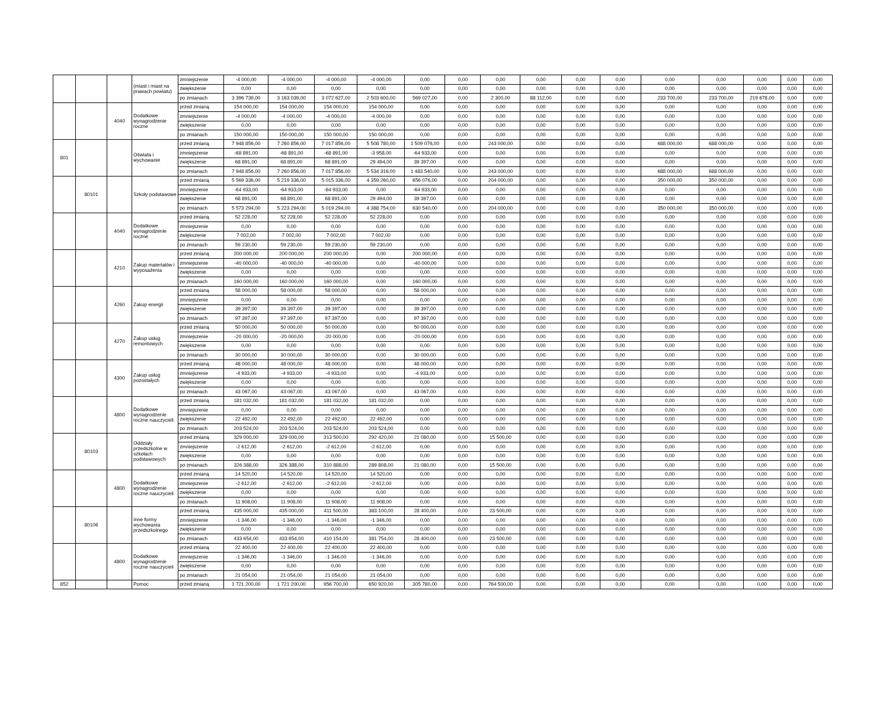| | | | (miast i miast na prawach powiatu) | zmniejszenie | -4 000,00 | -4 000,00 | -4 000,00 | -4 000,00 | 0,00 | 0,00 | 0,00 | 0,00 | 0,00 | 0,00 | 0,00 | 0,00 | 0,00 | 0,00 | 0,00 |
| | | | | zwiększenie | 0,00 | 0,00 | 0,00 | 0,00 | 0,00 | 0,00 | 0,00 | 0,00 | 0,00 | 0,00 | 0,00 | 0,00 | 0,00 | 0,00 | 0,00 |
| | | | | po zmianach | 3 396 739,00 | 3 163 039,00 | 3 072 627,00 | 2 503 600,00 | 569 027,00 | 0,00 | 2 300,00 | 88 112,00 | 0,00 | 0,00 | 233 700,00 | 233 700,00 | 219 678,00 | 0,00 | 0,00 |
| | | 4040 | Dodatkowe wynagrodzenie roczne | przed zmianą | 154 000,00 | 154 000,00 | 154 000,00 | 154 000,00 | 0,00 | 0,00 | 0,00 | 0,00 | 0,00 | 0,00 | 0,00 | 0,00 | 0,00 | 0,00 | 0,00 |
| | | | | zmniejszenie | -4 000,00 | -4 000,00 | -4 000,00 | -4 000,00 | 0,00 | 0,00 | 0,00 | 0,00 | 0,00 | 0,00 | 0,00 | 0,00 | 0,00 | 0,00 | 0,00 |
| | | | | zwiększenie | 0,00 | 0,00 | 0,00 | 0,00 | 0,00 | 0,00 | 0,00 | 0,00 | 0,00 | 0,00 | 0,00 | 0,00 | 0,00 | 0,00 | 0,00 |
| | | | | po zmianach | 150 000,00 | 150 000,00 | 150 000,00 | 150 000,00 | 0,00 | 0,00 | 0,00 | 0,00 | 0,00 | 0,00 | 0,00 | 0,00 | 0,00 | 0,00 | 0,00 |
| 801 | | | Oświata i wychowanie | przed zmianą | 7 948 856,00 | 7 260 856,00 | 7 017 856,00 | 5 508 780,00 | 1 509 076,00 | 0,00 | 243 000,00 | 0,00 | 0,00 | 0,00 | 688 000,00 | 688 000,00 | 0,00 | 0,00 | 0,00 |
| | | | | zmniejszenie | -68 891,00 | -68 891,00 | -68 891,00 | -3 958,00 | -64 933,00 | 0,00 | 0,00 | 0,00 | 0,00 | 0,00 | 0,00 | 0,00 | 0,00 | 0,00 | 0,00 |
| | | | | zwiększenie | 68 891,00 | 68 891,00 | 68 891,00 | 29 494,00 | 39 397,00 | 0,00 | 0,00 | 0,00 | 0,00 | 0,00 | 0,00 | 0,00 | 0,00 | 0,00 | 0,00 |
| | | | | po zmianach | 7 948 856,00 | 7 260 856,00 | 7 017 856,00 | 5 534 316,00 | 1 483 540,00 | 0,00 | 243 000,00 | 0,00 | 0,00 | 0,00 | 688 000,00 | 688 000,00 | 0,00 | 0,00 | 0,00 |
| | 80101 | | Szkoły podstawowe | przed zmianą | 5 569 336,00 | 5 219 336,00 | 5 015 336,00 | 4 359 260,00 | 656 076,00 | 0,00 | 204 000,00 | 0,00 | 0,00 | 0,00 | 350 000,00 | 350 000,00 | 0,00 | 0,00 | 0,00 |
| | | | | zmniejszenie | -64 933,00 | -64 933,00 | -64 933,00 | 0,00 | -64 933,00 | 0,00 | 0,00 | 0,00 | 0,00 | 0,00 | 0,00 | 0,00 | 0,00 | 0,00 | 0,00 |
| | | | | zwiększenie | 68 891,00 | 68 891,00 | 68 891,00 | 29 494,00 | 39 397,00 | 0,00 | 0,00 | 0,00 | 0,00 | 0,00 | 0,00 | 0,00 | 0,00 | 0,00 | 0,00 |
| | | | | po zmianach | 5 573 294,00 | 5 223 294,00 | 5 019 294,00 | 4 388 754,00 | 630 540,00 | 0,00 | 204 000,00 | 0,00 | 0,00 | 0,00 | 350 000,00 | 350 000,00 | 0,00 | 0,00 | 0,00 |
| | | 4040 | Dodatkowe wynagrodzenie roczne | przed zmianą | 52 228,00 | 52 228,00 | 52 228,00 | 52 228,00 | 0,00 | 0,00 | 0,00 | 0,00 | 0,00 | 0,00 | 0,00 | 0,00 | 0,00 | 0,00 | 0,00 |
| | | | | zmniejszenie | 0,00 | 0,00 | 0,00 | 0,00 | 0,00 | 0,00 | 0,00 | 0,00 | 0,00 | 0,00 | 0,00 | 0,00 | 0,00 | 0,00 | 0,00 |
| | | | | zwiększenie | 7 002,00 | 7 002,00 | 7 002,00 | 7 002,00 | 0,00 | 0,00 | 0,00 | 0,00 | 0,00 | 0,00 | 0,00 | 0,00 | 0,00 | 0,00 | 0,00 |
| | | | | po zmianach | 59 230,00 | 59 230,00 | 59 230,00 | 59 230,00 | 0,00 | 0,00 | 0,00 | 0,00 | 0,00 | 0,00 | 0,00 | 0,00 | 0,00 | 0,00 | 0,00 |
| | | 4210 | Zakup materiałów i wyposażenia | przed zmianą | 200 000,00 | 200 000,00 | 200 000,00 | 0,00 | 200 000,00 | 0,00 | 0,00 | 0,00 | 0,00 | 0,00 | 0,00 | 0,00 | 0,00 | 0,00 | 0,00 |
| | | | | zmniejszenie | -40 000,00 | -40 000,00 | -40 000,00 | 0,00 | -40 000,00 | 0,00 | 0,00 | 0,00 | 0,00 | 0,00 | 0,00 | 0,00 | 0,00 | 0,00 | 0,00 |
| | | | | zwiększenie | 0,00 | 0,00 | 0,00 | 0,00 | 0,00 | 0,00 | 0,00 | 0,00 | 0,00 | 0,00 | 0,00 | 0,00 | 0,00 | 0,00 | 0,00 |
| | | | | po zmianach | 160 000,00 | 160 000,00 | 160 000,00 | 0,00 | 160 000,00 | 0,00 | 0,00 | 0,00 | 0,00 | 0,00 | 0,00 | 0,00 | 0,00 | 0,00 | 0,00 |
| | | 4260 | Zakup energii | przed zmianą | 58 000,00 | 58 000,00 | 58 000,00 | 0,00 | 58 000,00 | 0,00 | 0,00 | 0,00 | 0,00 | 0,00 | 0,00 | 0,00 | 0,00 | 0,00 | 0,00 |
| | | | | zmniejszenie | 0,00 | 0,00 | 0,00 | 0,00 | 0,00 | 0,00 | 0,00 | 0,00 | 0,00 | 0,00 | 0,00 | 0,00 | 0,00 | 0,00 | 0,00 |
| | | | | zwiększenie | 39 397,00 | 39 397,00 | 39 397,00 | 0,00 | 39 397,00 | 0,00 | 0,00 | 0,00 | 0,00 | 0,00 | 0,00 | 0,00 | 0,00 | 0,00 | 0,00 |
| | | | | po zmianach | 97 397,00 | 97 397,00 | 97 397,00 | 0,00 | 97 397,00 | 0,00 | 0,00 | 0,00 | 0,00 | 0,00 | 0,00 | 0,00 | 0,00 | 0,00 | 0,00 |
| | | 4270 | Zakup usług remontowych | przed zmianą | 50 000,00 | 50 000,00 | 50 000,00 | 0,00 | 50 000,00 | 0,00 | 0,00 | 0,00 | 0,00 | 0,00 | 0,00 | 0,00 | 0,00 | 0,00 | 0,00 |
| | | | | zmniejszenie | -20 000,00 | -20 000,00 | -20 000,00 | 0,00 | -20 000,00 | 0,00 | 0,00 | 0,00 | 0,00 | 0,00 | 0,00 | 0,00 | 0,00 | 0,00 | 0,00 |
| | | | | zwiększenie | 0,00 | 0,00 | 0,00 | 0,00 | 0,00 | 0,00 | 0,00 | 0,00 | 0,00 | 0,00 | 0,00 | 0,00 | 0,00 | 0,00 | 0,00 |
| | | | | po zmianach | 30 000,00 | 30 000,00 | 30 000,00 | 0,00 | 30 000,00 | 0,00 | 0,00 | 0,00 | 0,00 | 0,00 | 0,00 | 0,00 | 0,00 | 0,00 | 0,00 |
| | | 4300 | Zakup usług pozostałych | przed zmianą | 48 000,00 | 48 000,00 | 48 000,00 | 0,00 | 48 000,00 | 0,00 | 0,00 | 0,00 | 0,00 | 0,00 | 0,00 | 0,00 | 0,00 | 0,00 | 0,00 |
| | | | | zmniejszenie | -4 933,00 | -4 933,00 | -4 933,00 | 0,00 | -4 933,00 | 0,00 | 0,00 | 0,00 | 0,00 | 0,00 | 0,00 | 0,00 | 0,00 | 0,00 | 0,00 |
| | | | | zwiększenie | 0,00 | 0,00 | 0,00 | 0,00 | 0,00 | 0,00 | 0,00 | 0,00 | 0,00 | 0,00 | 0,00 | 0,00 | 0,00 | 0,00 | 0,00 |
| | | | | po zmianach | 43 067,00 | 43 067,00 | 43 067,00 | 0,00 | 43 067,00 | 0,00 | 0,00 | 0,00 | 0,00 | 0,00 | 0,00 | 0,00 | 0,00 | 0,00 | 0,00 |
| | | 4800 | Dodatkowe wynagrodzenie roczne nauczycieli | przed zmianą | 181 032,00 | 181 032,00 | 181 032,00 | 181 032,00 | 0,00 | 0,00 | 0,00 | 0,00 | 0,00 | 0,00 | 0,00 | 0,00 | 0,00 | 0,00 | 0,00 |
| | | | | zmniejszenie | 0,00 | 0,00 | 0,00 | 0,00 | 0,00 | 0,00 | 0,00 | 0,00 | 0,00 | 0,00 | 0,00 | 0,00 | 0,00 | 0,00 | 0,00 |
| | | | | zwiększenie | 22 492,00 | 22 492,00 | 22 492,00 | 22 492,00 | 0,00 | 0,00 | 0,00 | 0,00 | 0,00 | 0,00 | 0,00 | 0,00 | 0,00 | 0,00 | 0,00 |
| | | | | po zmianach | 203 524,00 | 203 524,00 | 203 524,00 | 203 524,00 | 0,00 | 0,00 | 0,00 | 0,00 | 0,00 | 0,00 | 0,00 | 0,00 | 0,00 | 0,00 | 0,00 |
| | 80103 | | Oddziały przedszkolne w szkołach podstawowych | przed zmianą | 329 000,00 | 329 000,00 | 313 500,00 | 292 420,00 | 21 080,00 | 0,00 | 15 500,00 | 0,00 | 0,00 | 0,00 | 0,00 | 0,00 | 0,00 | 0,00 | 0,00 |
| | | | | zmniejszenie | -2 612,00 | -2 612,00 | -2 612,00 | -2 612,00 | 0,00 | 0,00 | 0,00 | 0,00 | 0,00 | 0,00 | 0,00 | 0,00 | 0,00 | 0,00 | 0,00 |
| | | | | zwiększenie | 0,00 | 0,00 | 0,00 | 0,00 | 0,00 | 0,00 | 0,00 | 0,00 | 0,00 | 0,00 | 0,00 | 0,00 | 0,00 | 0,00 | 0,00 |
| | | | | po zmianach | 326 388,00 | 326 388,00 | 310 888,00 | 289 808,00 | 21 080,00 | 0,00 | 15 500,00 | 0,00 | 0,00 | 0,00 | 0,00 | 0,00 | 0,00 | 0,00 | 0,00 |
| | | 4800 | Dodatkowe wynagrodzenie roczne nauczycieli | przed zmianą | 14 520,00 | 14 520,00 | 14 520,00 | 14 520,00 | 0,00 | 0,00 | 0,00 | 0,00 | 0,00 | 0,00 | 0,00 | 0,00 | 0,00 | 0,00 | 0,00 |
| | | | | zmniejszenie | -2 612,00 | -2 612,00 | -2 612,00 | -2 612,00 | 0,00 | 0,00 | 0,00 | 0,00 | 0,00 | 0,00 | 0,00 | 0,00 | 0,00 | 0,00 | 0,00 |
| | | | | zwiększenie | 0,00 | 0,00 | 0,00 | 0,00 | 0,00 | 0,00 | 0,00 | 0,00 | 0,00 | 0,00 | 0,00 | 0,00 | 0,00 | 0,00 | 0,00 |
| | | | | po zmianach | 11 908,00 | 11 908,00 | 11 908,00 | 11 908,00 | 0,00 | 0,00 | 0,00 | 0,00 | 0,00 | 0,00 | 0,00 | 0,00 | 0,00 | 0,00 | 0,00 |
| | 80106 | | Inne formy wychowania przedszkolnego | przed zmianą | 435 000,00 | 435 000,00 | 411 500,00 | 383 100,00 | 28 400,00 | 0,00 | 23 500,00 | 0,00 | 0,00 | 0,00 | 0,00 | 0,00 | 0,00 | 0,00 | 0,00 |
| | | | | zmniejszenie | -1 346,00 | -1 346,00 | -1 346,00 | -1 346,00 | 0,00 | 0,00 | 0,00 | 0,00 | 0,00 | 0,00 | 0,00 | 0,00 | 0,00 | 0,00 | 0,00 |
| | | | | zwiększenie | 0,00 | 0,00 | 0,00 | 0,00 | 0,00 | 0,00 | 0,00 | 0,00 | 0,00 | 0,00 | 0,00 | 0,00 | 0,00 | 0,00 | 0,00 |
| | | | | po zmianach | 433 654,00 | 433 654,00 | 410 154,00 | 381 754,00 | 28 400,00 | 0,00 | 23 500,00 | 0,00 | 0,00 | 0,00 | 0,00 | 0,00 | 0,00 | 0,00 | 0,00 |
| | | 4800 | Dodatkowe wynagrodzenie roczne nauczycieli | przed zmianą | 22 400,00 | 22 400,00 | 22 400,00 | 22 400,00 | 0,00 | 0,00 | 0,00 | 0,00 | 0,00 | 0,00 | 0,00 | 0,00 | 0,00 | 0,00 | 0,00 |
| | | | | zmniejszenie | -1 346,00 | -1 346,00 | -1 346,00 | -1 346,00 | 0,00 | 0,00 | 0,00 | 0,00 | 0,00 | 0,00 | 0,00 | 0,00 | 0,00 | 0,00 | 0,00 |
| | | | | zwiększenie | 0,00 | 0,00 | 0,00 | 0,00 | 0,00 | 0,00 | 0,00 | 0,00 | 0,00 | 0,00 | 0,00 | 0,00 | 0,00 | 0,00 | 0,00 |
| | | | | po zmianach | 21 054,00 | 21 054,00 | 21 054,00 | 21 054,00 | 0,00 | 0,00 | 0,00 | 0,00 | 0,00 | 0,00 | 0,00 | 0,00 | 0,00 | 0,00 | 0,00 |
| 852 | | | Pomoc | przed zmianą | 1 721 200,00 | 1 721 200,00 | 956 700,00 | 650 920,00 | 305 780,00 | 0,00 | 764 500,00 | 0,00 | 0,00 | 0,00 | 0,00 | 0,00 | 0,00 | 0,00 | 0,00 |